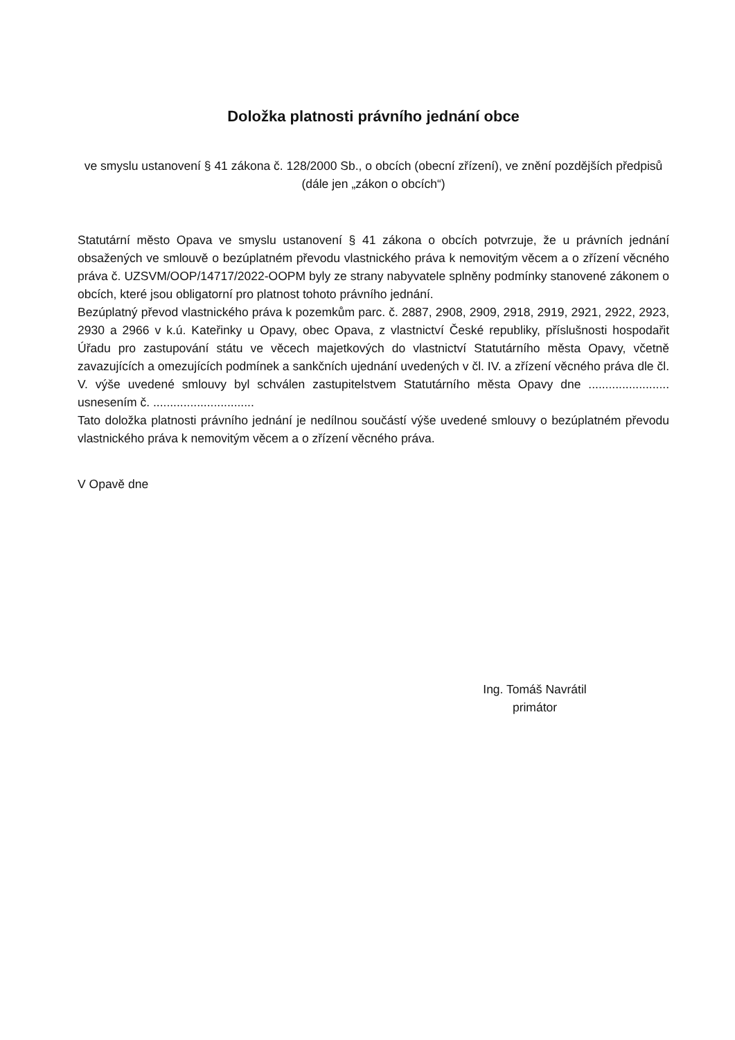Doložka platnosti právního jednání obce
ve smyslu ustanovení § 41 zákona č. 128/2000 Sb., o obcích (obecní zřízení), ve znění pozdějších předpisů (dále jen „zákon o obcích“)
Statutární město Opava ve smyslu ustanovení § 41 zákona o obcích potvrzuje, že u právních jednání obsažených ve smlouvě o bezúplatném převodu vlastnického práva k nemovitým věcem a o zřízení věcného práva č. UZSVM/OOP/14717/2022-OOPM byly ze strany nabyvatele splněny podmínky stanovené zákonem o obcích, které jsou obligatorní pro platnost tohoto právního jednání.
Bezúplatný převod vlastnického práva k pozemkům parc. č. 2887, 2908, 2909, 2918, 2919, 2921, 2922, 2923, 2930 a 2966 v k.ú. Kateřinky u Opavy, obec Opava, z vlastnictví České republiky, příslušnosti hospodařit Úřadu pro zastupování státu ve věcech majetkových do vlastnictví Statutárního města Opavy, včetně zavazujících a omezujících podmínek a sankčních ujednání uvedených v čl. IV. a zřízení věcného práva dle čl. V. výše uvedené smlouvy byl schválen zastupitelstvem Statutárního města Opavy dne ........................ usnesením č. ..............................
Tato doložka platnosti právního jednání je nedílnou součástí výše uvedené smlouvy o bezúplatném převodu vlastnického práva k nemovitým věcem a o zřízení věcného práva.
V Opavě dne
Ing. Tomáš Navrátil
primátor